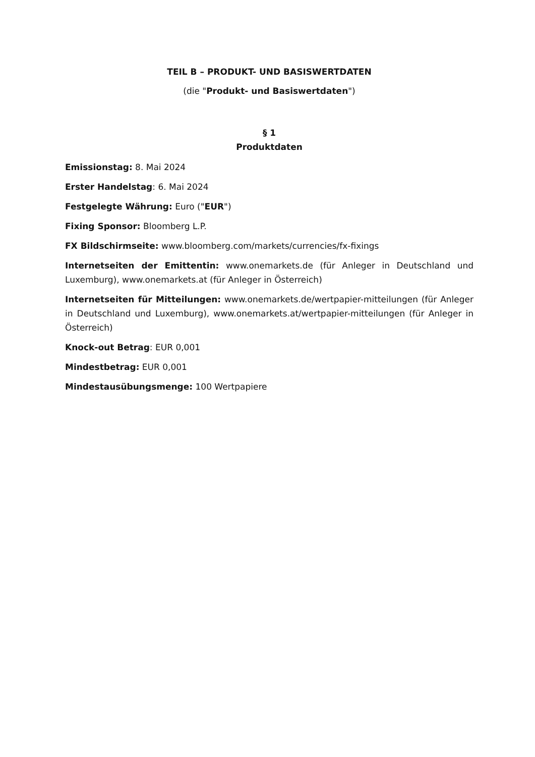TEIL B – PRODUKT- UND BASISWERTDATEN
(die "Produkt- und Basiswertdaten")
§ 1
Produktdaten
Emissionstag: 8. Mai 2024
Erster Handelstag: 6. Mai 2024
Festgelegte Währung: Euro ("EUR")
Fixing Sponsor: Bloomberg L.P.
FX Bildschirmseite: www.bloomberg.com/markets/currencies/fx-fixings
Internetseiten der Emittentin: www.onemarkets.de (für Anleger in Deutschland und Luxemburg), www.onemarkets.at (für Anleger in Österreich)
Internetseiten für Mitteilungen: www.onemarkets.de/wertpapier-mitteilungen (für Anleger in Deutschland und Luxemburg), www.onemarkets.at/wertpapier-mitteilungen (für Anleger in Österreich)
Knock-out Betrag: EUR 0,001
Mindestbetrag: EUR 0,001
Mindestausübungsmenge: 100 Wertpapiere